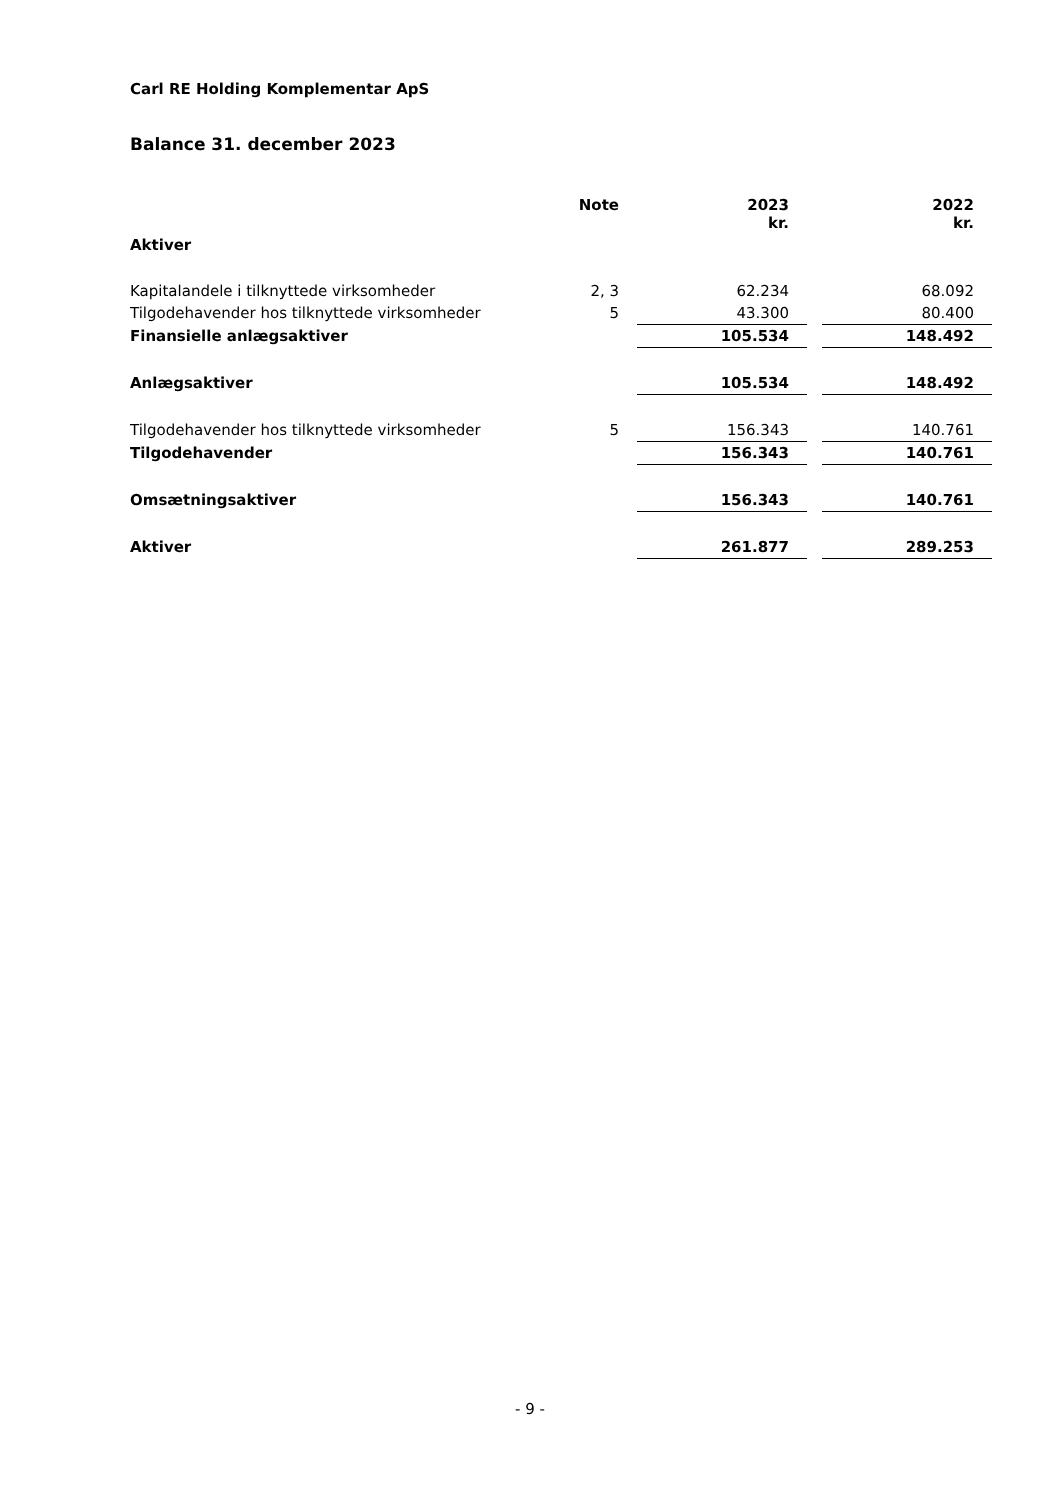Carl RE Holding Komplementar ApS
Balance 31. december 2023
| | Note | 2023 kr. | | 2022 kr. |
| --- | --- | --- | --- | --- |
| Aktiver | | | | |
| Kapitalandele i tilknyttede virksomheder | 2, 3 | 62.234 | | 68.092 |
| Tilgodehavender hos tilknyttede virksomheder | 5 | 43.300 | | 80.400 |
| Finansielle anlægsaktiver | | 105.534 | | 148.492 |
| Anlægsaktiver | | 105.534 | | 148.492 |
| Tilgodehavender hos tilknyttede virksomheder | 5 | 156.343 | | 140.761 |
| Tilgodehavender | | 156.343 | | 140.761 |
| Omsætningsaktiver | | 156.343 | | 140.761 |
| Aktiver | | 261.877 | | 289.253 |
- 9 -